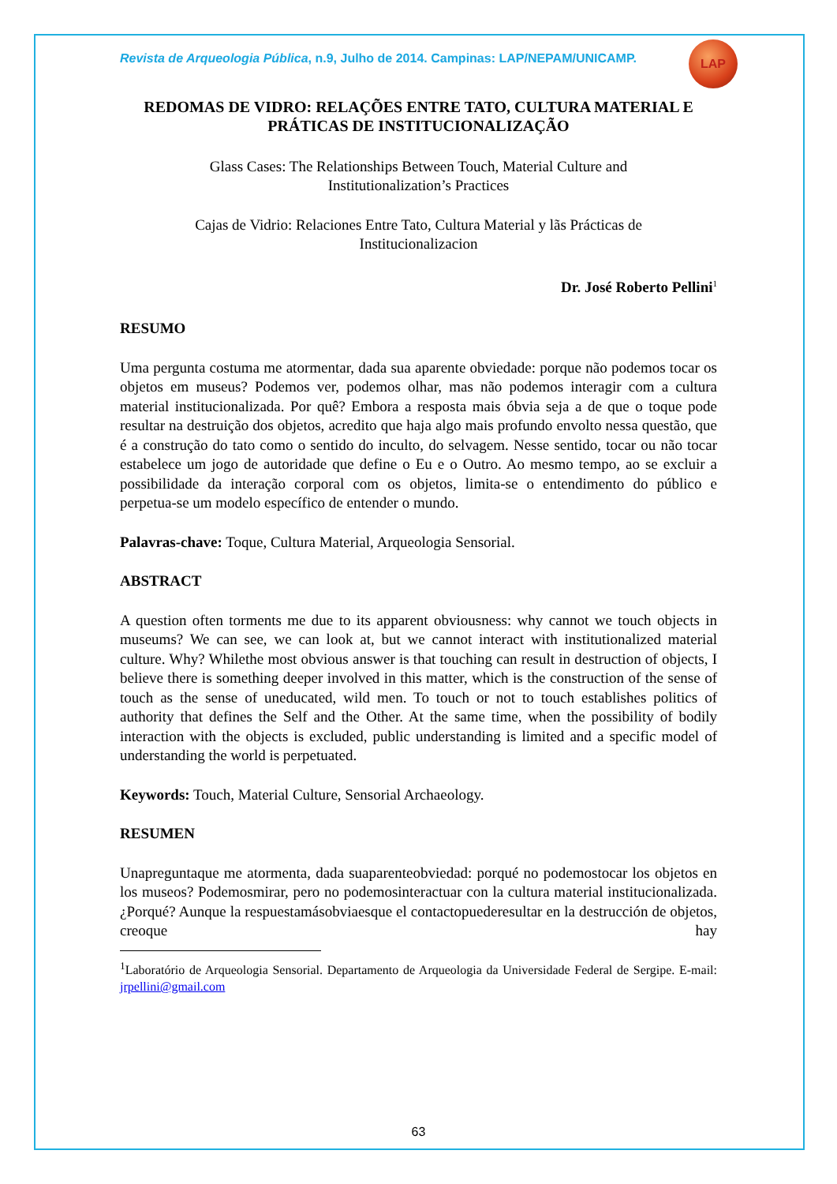LAP
Revista de Arqueologia Pública, n.9, Julho de 2014. Campinas: LAP/NEPAM/UNICAMP.
REDOMAS DE VIDRO: RELAÇÕES ENTRE TATO, CULTURA MATERIAL E PRÁTICAS DE INSTITUCIONALIZAÇÃO
Glass Cases: The Relationships Between Touch, Material Culture and
Institutionalization’s Practices
Cajas de Vidrio: Relaciones Entre Tato, Cultura Material y lãs Prácticas de
Institucionalizacion
Dr. José Roberto Pellini<sup>1</sup>
RESUMO
Uma pergunta costuma me atormentar, dada sua aparente obviedade: porque não podemos tocar os objetos em museus? Podemos ver, podemos olhar, mas não podemos interagir com a cultura material institucionalizada. Por quê? Embora a resposta mais óbvia seja a de que o toque pode resultar na destruição dos objetos, acredito que haja algo mais profundo envolto nessa questão, que é a construção do tato como o sentido do inculto, do selvagem. Nesse sentido, tocar ou não tocar estabelece um jogo de autoridade que define o Eu e o Outro. Ao mesmo tempo, ao se excluir a possibilidade da interação corporal com os objetos, limita-se o entendimento do público e perpetua-se um modelo específico de entender o mundo.
Palavras-chave: Toque, Cultura Material, Arqueologia Sensorial.
ABSTRACT
A question often torments me due to its apparent obviousness: why cannot we touch objects in museums? We can see, we can look at, but we cannot interact with institutionalized material culture. Why? Whilethe most obvious answer is that touching can result in destruction of objects, I believe there is something deeper involved in this matter, which is the construction of the sense of touch as the sense of uneducated, wild men. To touch or not to touch establishes politics of authority that defines the Self and the Other. At the same time, when the possibility of bodily interaction with the objects is excluded, public understanding is limited and a specific model of understanding the world is perpetuated.
Keywords: Touch, Material Culture, Sensorial Archaeology.
RESUMEN
Unapreguntaque me atormenta, dada suaparenteobviedad: porqué no podemostocar los objetos en los museos? Podemosmirar, pero no podemosinteractuar con la cultura material institucionalizada.¿Porqué? Aunque la respuestamásobviaesque el contactopuederesultar en la destrucción de objetos, creoque hay
<sup>1</sup> Laboratório de Arqueologia Sensorial. Departamento de Arqueologia da Universidade Federal de Sergipe. E-mail: jrpellini@gmail.com
63